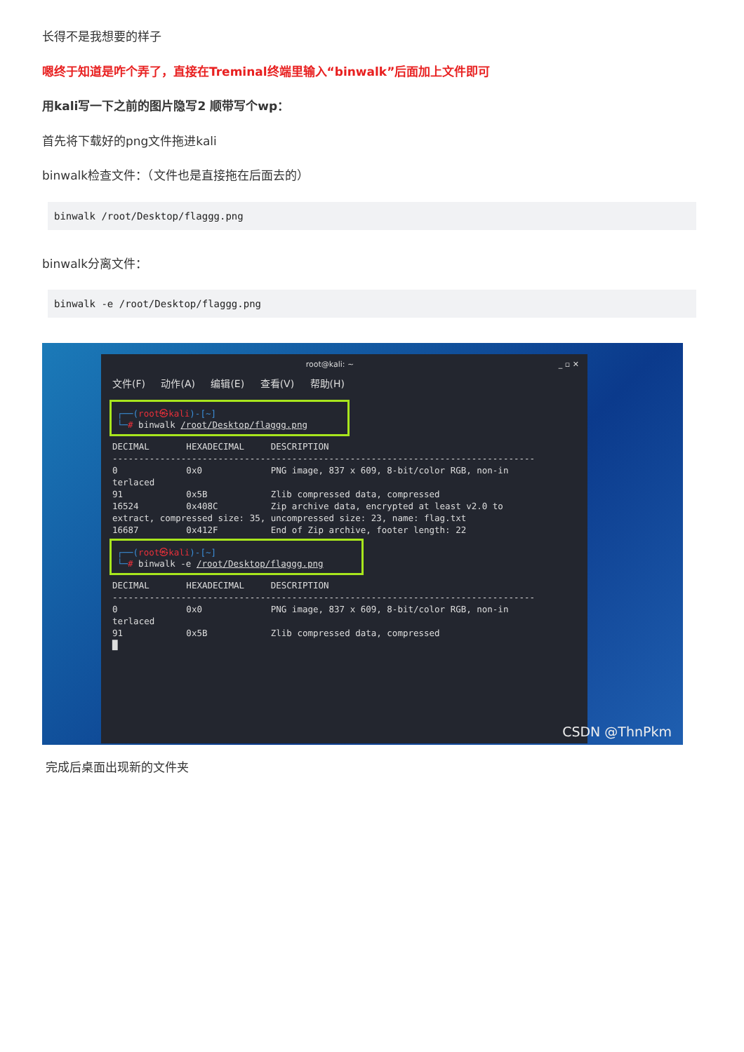长得不是我想要的样子
嗯终于知道是咋个弄了，直接在Treminal终端里输入“binwalk”后面加上文件即可
用kali写一下之前的图片隐写2 顺带写个wp：
首先将下载好的png文件拖进kali
binwalk检查文件：（文件也是直接拖在后面去的）
binwalk /root/Desktop/flaggg.png
binwalk分离文件：
binwalk -e /root/Desktop/flaggg.png
root@kali: ~ _ ▫ ✕
文件(F) 动作(A) 编辑(E) 查看(V) 帮助(H)
┌──(root㉿kali)-[~]
└─# binwalk /root/Desktop/flaggg.png
DECIMAL HEXADECIMAL DESCRIPTION -------------------------------------------------------------------------------- 0 0x0 PNG image, 837 x 609, 8-bit/color RGB, non-in terlaced 91 0x5B Zlib compressed data, compressed 16524 0x408C Zip archive data, encrypted at least v2.0 to extract, compressed size: 35, uncompressed size: 23, name: flag.txt 16687 0x412F End of Zip archive, footer length: 22
┌──(root㉿kali)-[~]
└─# binwalk -e /root/Desktop/flaggg.png
DECIMAL HEXADECIMAL DESCRIPTION -------------------------------------------------------------------------------- 0 0x0 PNG image, 837 x 609, 8-bit/color RGB, non-in terlaced 91 0x5B Zlib compressed data, compressed █
CSDN @ThnPkm
完成后桌面出现新的文件夹